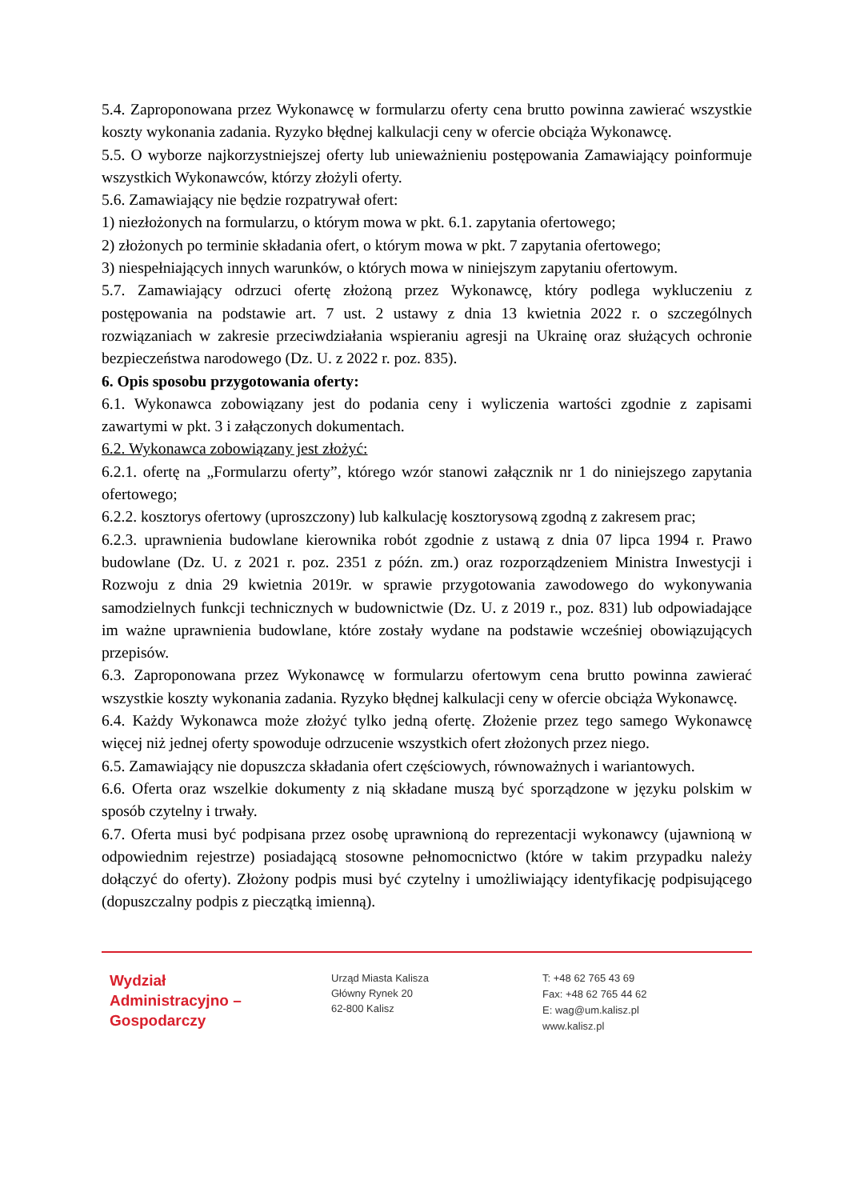5.4. Zaproponowana przez Wykonawcę w formularzu oferty cena brutto powinna zawierać wszystkie koszty wykonania zadania. Ryzyko błędnej kalkulacji ceny w ofercie obciąża Wykonawcę.
5.5. O wyborze najkorzystniejszej oferty lub unieważnieniu postępowania Zamawiający poinformuje wszystkich Wykonawców, którzy złożyli oferty.
5.6. Zamawiający nie będzie rozpatrywał ofert:
1) niezłożonych na formularzu, o którym mowa w pkt. 6.1. zapytania ofertowego;
2) złożonych po terminie składania ofert, o którym mowa w pkt. 7 zapytania ofertowego;
3) niespełniających innych warunków, o których mowa w niniejszym zapytaniu ofertowym.
5.7. Zamawiający odrzuci ofertę złożoną przez Wykonawcę, który podlega wykluczeniu z postępowania na podstawie art. 7 ust. 2 ustawy z dnia 13 kwietnia 2022 r. o szczególnych rozwiązaniach w zakresie przeciwdziałania wspieraniu agresji na Ukrainę oraz służących ochronie bezpieczeństwa narodowego (Dz. U. z 2022 r. poz. 835).
6. Opis sposobu przygotowania oferty:
6.1. Wykonawca zobowiązany jest do podania ceny i wyliczenia wartości zgodnie z zapisami zawartymi w pkt. 3 i załączonych dokumentach.
6.2. Wykonawca zobowiązany jest złożyć:
6.2.1. ofertę na „Formularzu oferty”, którego wzór stanowi załącznik nr 1 do niniejszego zapytania ofertowego;
6.2.2. kosztorys ofertowy (uproszczony) lub kalkulację kosztorysową zgodną z zakresem prac;
6.2.3. uprawnienia budowlane kierownika robót zgodnie z ustawą z dnia 07 lipca 1994 r. Prawo budowlane (Dz. U. z 2021 r. poz. 2351 z późn. zm.) oraz rozporządzeniem Ministra Inwestycji i Rozwoju z dnia 29 kwietnia 2019r. w sprawie przygotowania zawodowego do wykonywania samodzielnych funkcji technicznych w budownictwie (Dz. U. z 2019 r., poz. 831) lub odpowiadające im ważne uprawnienia budowlane, które zostały wydane na podstawie wcześniej obowiązujących przepisów.
6.3. Zaproponowana przez Wykonawcę w formularzu ofertowym cena brutto powinna zawierać wszystkie koszty wykonania zadania. Ryzyko błędnej kalkulacji ceny w ofercie obciąża Wykonawcę.
6.4. Każdy Wykonawca może złożyć tylko jedną ofertę. Złożenie przez tego samego Wykonawcę więcej niż jednej oferty spowoduje odrzucenie wszystkich ofert złożonych przez niego.
6.5. Zamawiający nie dopuszcza składania ofert częściowych, równoważnych i wariantowych.
6.6. Oferta oraz wszelkie dokumenty z nią składane muszą być sporządzone w języku polskim w sposób czytelny i trwały.
6.7. Oferta musi być podpisana przez osobę uprawnioną do reprezentacji wykonawcy (ujawnioną w odpowiednim rejestrze) posiadającą stosowne pełnomocnictwo (które w takim przypadku należy dołączyć do oferty). Złożony podpis musi być czytelny i umożliwiający identyfikację podpisującego (dopuszczalny podpis z pieczątką imienną).
Wydział
Administracyjno –
Gospodarczy
Urząd Miasta Kalisza
Główny Rynek 20
62-800 Kalisz
T: +48 62 765 43 69
Fax: +48 62 765 44 62
E: wag@um.kalisz.pl
www.kalisz.pl